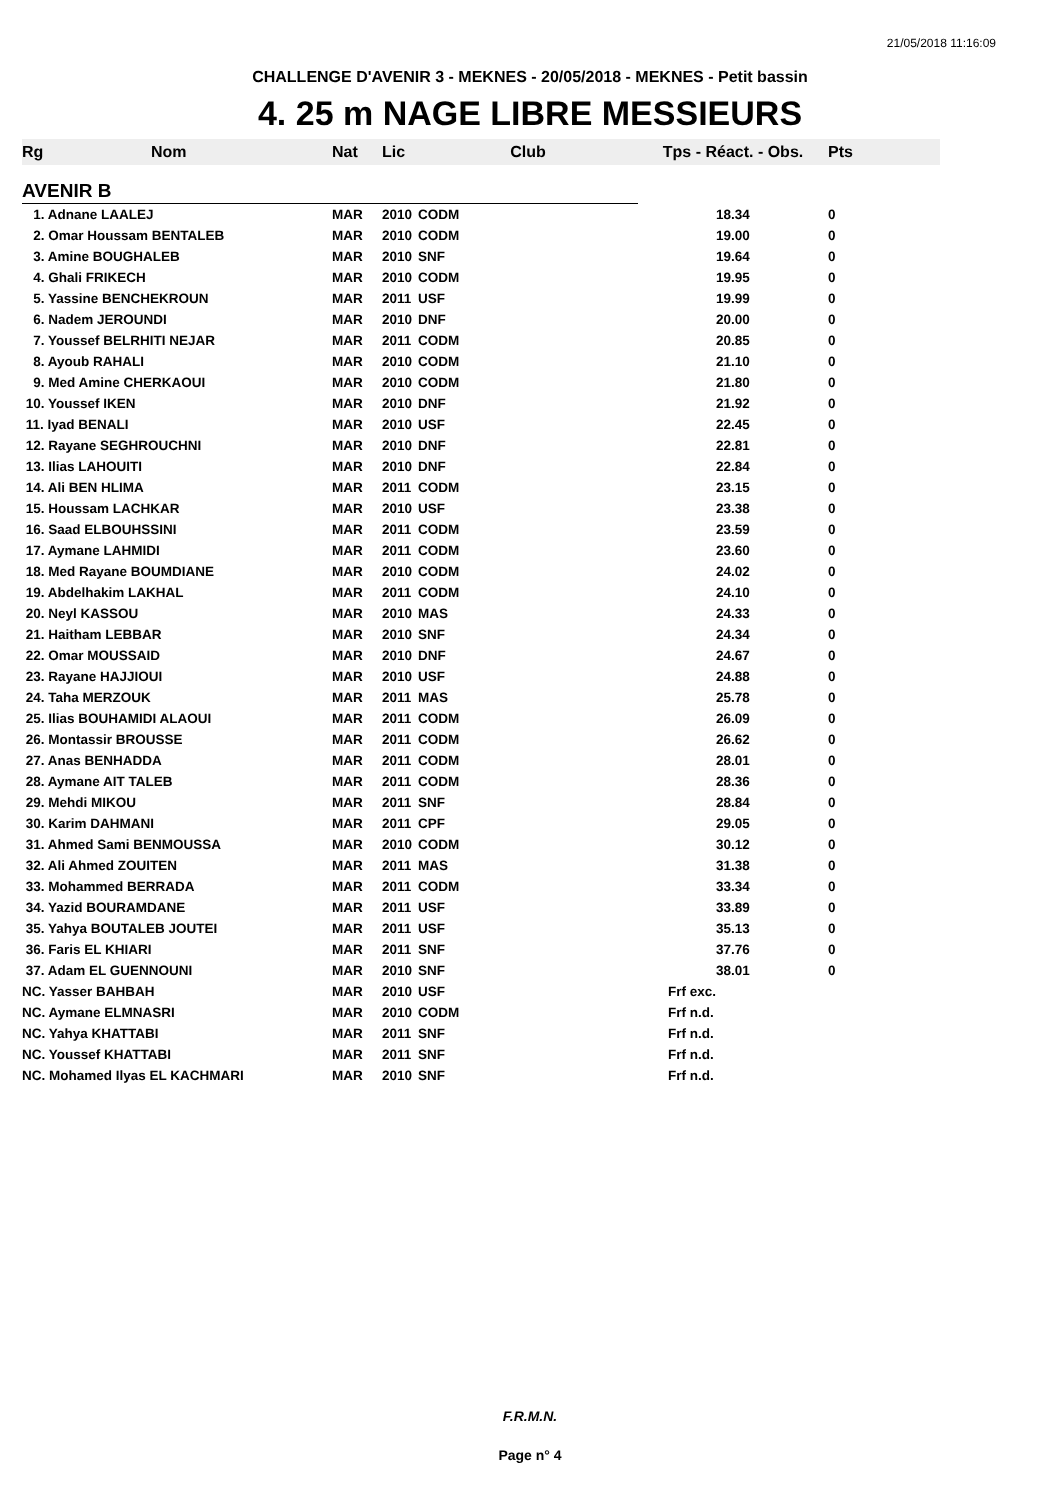21/05/2018 11:16:09
CHALLENGE D'AVENIR 3 - MEKNES - 20/05/2018 - MEKNES - Petit bassin
4. 25 m NAGE LIBRE MESSIEURS
| Rg | Nom | Nat | Lic | Club | Tps - Réact. - Obs. | Pts |
| --- | --- | --- | --- | --- | --- | --- |
| AVENIR B | | | | | | |
| 1. Adnane LAALEJ | | MAR | 2010 | CODM | 18.34 | 0 |
| 2. Omar Houssam BENTALEB | | MAR | 2010 | CODM | 19.00 | 0 |
| 3. Amine BOUGHALEB | | MAR | 2010 | SNF | 19.64 | 0 |
| 4. Ghali FRIKECH | | MAR | 2010 | CODM | 19.95 | 0 |
| 5. Yassine BENCHEKROUN | | MAR | 2011 | USF | 19.99 | 0 |
| 6. Nadem JEROUNDI | | MAR | 2010 | DNF | 20.00 | 0 |
| 7. Youssef BELRHITI NEJAR | | MAR | 2011 | CODM | 20.85 | 0 |
| 8. Ayoub RAHALI | | MAR | 2010 | CODM | 21.10 | 0 |
| 9. Med Amine CHERKAOUI | | MAR | 2010 | CODM | 21.80 | 0 |
| 10. Youssef IKEN | | MAR | 2010 | DNF | 21.92 | 0 |
| 11. Iyad BENALI | | MAR | 2010 | USF | 22.45 | 0 |
| 12. Rayane SEGHROUCHNI | | MAR | 2010 | DNF | 22.81 | 0 |
| 13. Ilias LAHOUITI | | MAR | 2010 | DNF | 22.84 | 0 |
| 14. Ali BEN HLIMA | | MAR | 2011 | CODM | 23.15 | 0 |
| 15. Houssam LACHKAR | | MAR | 2010 | USF | 23.38 | 0 |
| 16. Saad ELBOUHSSINI | | MAR | 2011 | CODM | 23.59 | 0 |
| 17. Aymane LAHMIDI | | MAR | 2011 | CODM | 23.60 | 0 |
| 18. Med Rayane BOUMDIANE | | MAR | 2010 | CODM | 24.02 | 0 |
| 19. Abdelhakim LAKHAL | | MAR | 2011 | CODM | 24.10 | 0 |
| 20. Neyl KASSOU | | MAR | 2010 | MAS | 24.33 | 0 |
| 21. Haitham LEBBAR | | MAR | 2010 | SNF | 24.34 | 0 |
| 22. Omar MOUSSAID | | MAR | 2010 | DNF | 24.67 | 0 |
| 23. Rayane HAJJIOUI | | MAR | 2010 | USF | 24.88 | 0 |
| 24. Taha MERZOUK | | MAR | 2011 | MAS | 25.78 | 0 |
| 25. Ilias BOUHAMIDI ALAOUI | | MAR | 2011 | CODM | 26.09 | 0 |
| 26. Montassir BROUSSE | | MAR | 2011 | CODM | 26.62 | 0 |
| 27. Anas BENHADDA | | MAR | 2011 | CODM | 28.01 | 0 |
| 28. Aymane AIT TALEB | | MAR | 2011 | CODM | 28.36 | 0 |
| 29. Mehdi MIKOU | | MAR | 2011 | SNF | 28.84 | 0 |
| 30. Karim DAHMANI | | MAR | 2011 | CPF | 29.05 | 0 |
| 31. Ahmed Sami BENMOUSSA | | MAR | 2010 | CODM | 30.12 | 0 |
| 32. Ali Ahmed ZOUITEN | | MAR | 2011 | MAS | 31.38 | 0 |
| 33. Mohammed BERRADA | | MAR | 2011 | CODM | 33.34 | 0 |
| 34. Yazid BOURAMDANE | | MAR | 2011 | USF | 33.89 | 0 |
| 35. Yahya BOUTALEB JOUTEI | | MAR | 2011 | USF | 35.13 | 0 |
| 36. Faris EL KHIARI | | MAR | 2011 | SNF | 37.76 | 0 |
| 37. Adam EL GUENNOUNI | | MAR | 2010 | SNF | 38.01 | 0 |
| NC. Yasser BAHBAH | | MAR | 2010 | USF | Frf exc. | |
| NC. Aymane ELMNASRI | | MAR | 2010 | CODM | Frf n.d. | |
| NC. Yahya KHATTABI | | MAR | 2011 | SNF | Frf n.d. | |
| NC. Youssef KHATTABI | | MAR | 2011 | SNF | Frf n.d. | |
| NC. Mohamed Ilyas EL KACHMARI | | MAR | 2010 | SNF | Frf n.d. | |
F.R.M.N.
Page n° 4